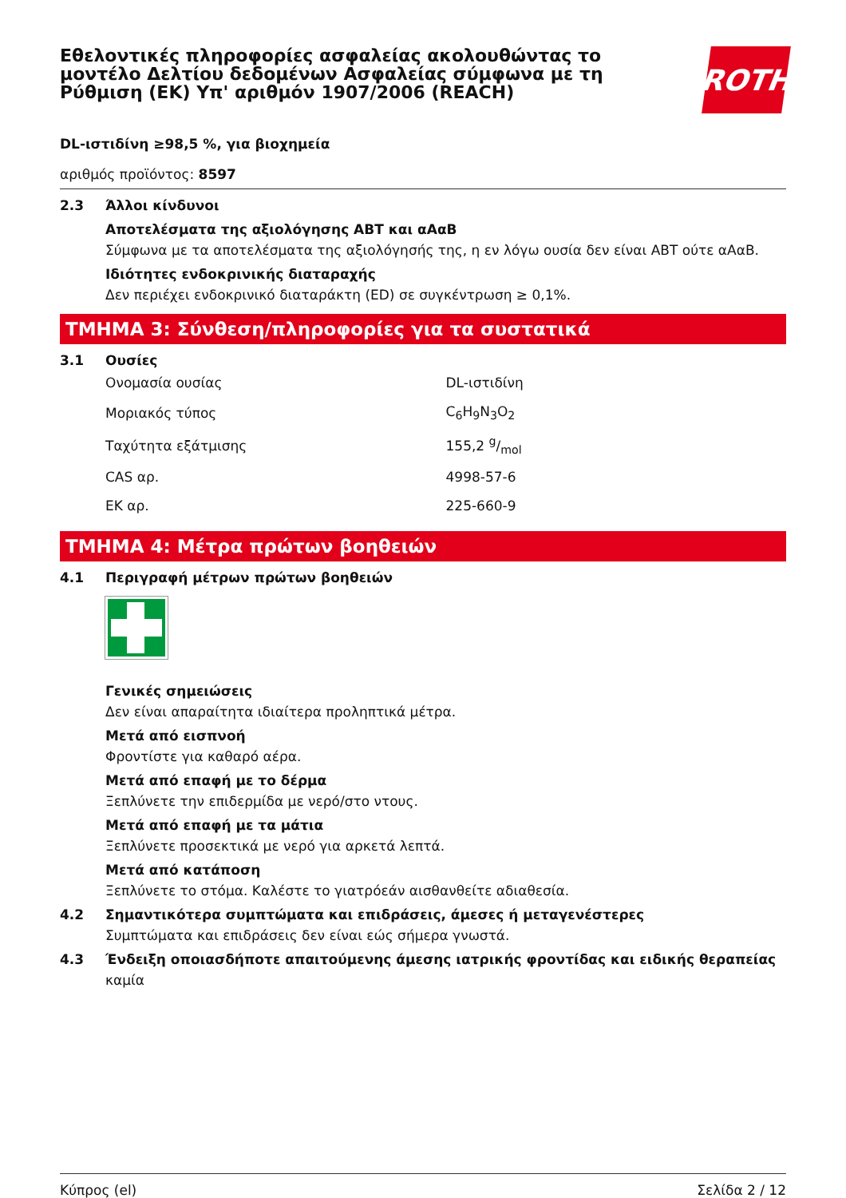Εθελοντικές πληροφορίες ασφαλείας ακολουθώντας το μοντέλο Δελτίου δεδομένων Ασφαλείας σύμφωνα με τη Ρύθμιση (ΕΚ) Υπ' αριθμόν 1907/2006 (REACH)
ROTH
DL-ιστιδίνη ≥98,5 %, για βιοχημεία
αριθμός προϊόντος: 8597
2.3 Άλλοι κίνδυνοι
Αποτελέσματα της αξιολόγησης ΑΒΤ και αΑαΒ
Σύμφωνα με τα αποτελέσματα της αξιολόγησής της, η εν λόγω ουσία δεν είναι ΑΒΤ ούτε αΑαΒ.
Ιδιότητες ενδοκρινικής διαταραχής
Δεν περιέχει ενδοκρινικό διαταράκτη (ED) σε συγκέντρωση ≥ 0,1%.
ΤΜΗΜΑ 3: Σύνθεση/πληροφορίες για τα συστατικά
3.1 Ουσίες
| Ονομασία ουσίας | DL-ιστιδίνη |
| Μοριακός τύπος | C<sub>6</sub>H<sub>9</sub>N<sub>3</sub>O<sub>2</sub> |
| Ταχύτητα εξάτμισης | 155,2 g/mol |
| CAS αρ. | 4998-57-6 |
| ΕΚ αρ. | 225-660-9 |
ΤΜΗΜΑ 4: Μέτρα πρώτων βοηθειών
4.1 Περιγραφή μέτρων πρώτων βοηθειών
Γενικές σημειώσεις
Δεν είναι απαραίτητα ιδιαίτερα προληπτικά μέτρα.
Μετά από εισπνοή
Φροντίστε για καθαρό αέρα.
Μετά από επαφή με το δέρμα
Ξεπλύνετε την επιδερμίδα με νερό/στο ντους.
Μετά από επαφή με τα μάτια
Ξεπλύνετε προσεκτικά με νερό για αρκετά λεπτά.
Μετά από κατάποση
Ξεπλύνετε το στόμα. Καλέστε το γιατρόεάν αισθανθείτε αδιαθεσία.
4.2 Σημαντικότερα συμπτώματα και επιδράσεις, άμεσες ή μεταγενέστερες
Συμπτώματα και επιδράσεις δεν είναι εώς σήμερα γνωστά.
4.3 Ένδειξη οποιασδήποτε απαιτούμενης άμεσης ιατρικής φροντίδας και ειδικής θεραπείας
καμία
Κύπρος (el) Σελίδα 2 / 12